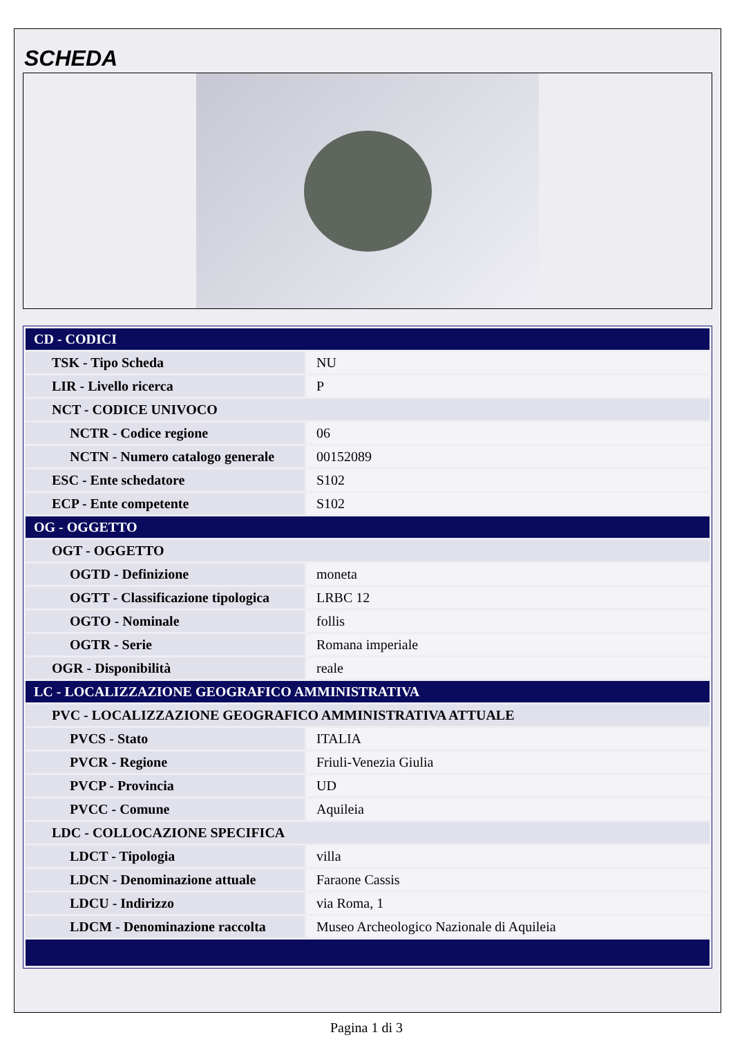SCHEDA
| CD - CODICI | |
| TSK - Tipo Scheda | NU |
| LIR - Livello ricerca | P |
| NCT - CODICE UNIVOCO | |
| NCTR - Codice regione | 06 |
| NCTN - Numero catalogo generale | 00152089 |
| ESC - Ente schedatore | S102 |
| ECP - Ente competente | S102 |
| OG - OGGETTO | |
| OGT - OGGETTO | |
| OGTD - Definizione | moneta |
| OGTT - Classificazione tipologica | LRBC 12 |
| OGTO - Nominale | follis |
| OGTR - Serie | Romana imperiale |
| OGR - Disponibilità | reale |
| LC - LOCALIZZAZIONE GEOGRAFICO AMMINISTRATIVA | |
| PVC - LOCALIZZAZIONE GEOGRAFICO AMMINISTRATIVA ATTUALE | |
| PVCS - Stato | ITALIA |
| PVCR - Regione | Friuli-Venezia Giulia |
| PVCP - Provincia | UD |
| PVCC - Comune | Aquileia |
| LDC - COLLOCAZIONE SPECIFICA | |
| LDCT - Tipologia | villa |
| LDCN - Denominazione attuale | Faraone Cassis |
| LDCU - Indirizzo | via Roma, 1 |
| LDCM - Denominazione raccolta | Museo Archeologico Nazionale di Aquileia |
Pagina 1 di 3